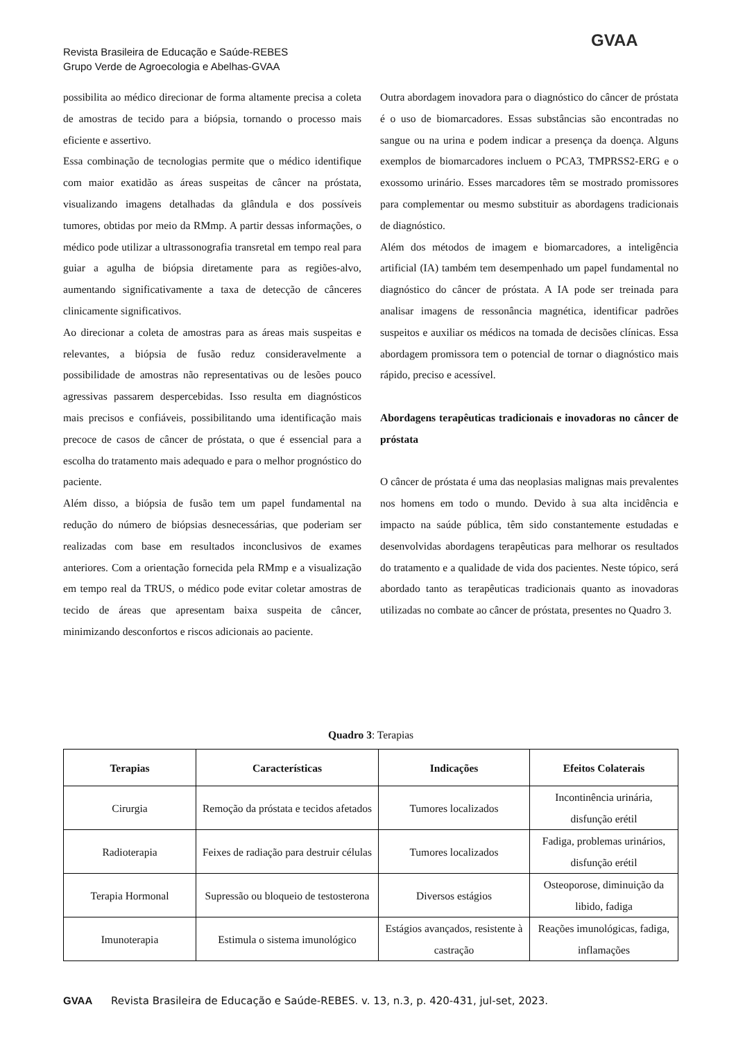Revista Brasileira de Educação e Saúde-REBES
Grupo Verde de Agroecologia e Abelhas-GVAA
GVAA
possibilita ao médico direcionar de forma altamente precisa a coleta de amostras de tecido para a biópsia, tornando o processo mais eficiente e assertivo.
Essa combinação de tecnologias permite que o médico identifique com maior exatidão as áreas suspeitas de câncer na próstata, visualizando imagens detalhadas da glândula e dos possíveis tumores, obtidas por meio da RMmp. A partir dessas informações, o médico pode utilizar a ultrassonografia transretal em tempo real para guiar a agulha de biópsia diretamente para as regiões-alvo, aumentando significativamente a taxa de detecção de cânceres clinicamente significativos.
Ao direcionar a coleta de amostras para as áreas mais suspeitas e relevantes, a biópsia de fusão reduz consideravelmente a possibilidade de amostras não representativas ou de lesões pouco agressivas passarem despercebidas. Isso resulta em diagnósticos mais precisos e confiáveis, possibilitando uma identificação mais precoce de casos de câncer de próstata, o que é essencial para a escolha do tratamento mais adequado e para o melhor prognóstico do paciente.
Além disso, a biópsia de fusão tem um papel fundamental na redução do número de biópsias desnecessárias, que poderiam ser realizadas com base em resultados inconclusivos de exames anteriores. Com a orientação fornecida pela RMmp e a visualização em tempo real da TRUS, o médico pode evitar coletar amostras de tecido de áreas que apresentam baixa suspeita de câncer, minimizando desconfortos e riscos adicionais ao paciente.
Outra abordagem inovadora para o diagnóstico do câncer de próstata é o uso de biomarcadores. Essas substâncias são encontradas no sangue ou na urina e podem indicar a presença da doença. Alguns exemplos de biomarcadores incluem o PCA3, TMPRSS2-ERG e o exossomo urinário. Esses marcadores têm se mostrado promissores para complementar ou mesmo substituir as abordagens tradicionais de diagnóstico.
Além dos métodos de imagem e biomarcadores, a inteligência artificial (IA) também tem desempenhado um papel fundamental no diagnóstico do câncer de próstata. A IA pode ser treinada para analisar imagens de ressonância magnética, identificar padrões suspeitos e auxiliar os médicos na tomada de decisões clínicas. Essa abordagem promissora tem o potencial de tornar o diagnóstico mais rápido, preciso e acessível.
Abordagens terapêuticas tradicionais e inovadoras no câncer de próstata
O câncer de próstata é uma das neoplasias malignas mais prevalentes nos homens em todo o mundo. Devido à sua alta incidência e impacto na saúde pública, têm sido constantemente estudadas e desenvolvidas abordagens terapêuticas para melhorar os resultados do tratamento e a qualidade de vida dos pacientes. Neste tópico, será abordado tanto as terapêuticas tradicionais quanto as inovadoras utilizadas no combate ao câncer de próstata, presentes no Quadro 3.
Quadro 3: Terapias
| Terapias | Características | Indicações | Efeitos Colaterais |
| --- | --- | --- | --- |
| Cirurgia | Remoção da próstata e tecidos afetados | Tumores localizados | Incontinência urinária, disfunção erétil |
| Radioterapia | Feixes de radiação para destruir células | Tumores localizados | Fadiga, problemas urinários, disfunção erétil |
| Terapia Hormonal | Supressão ou bloqueio de testosterona | Diversos estágios | Osteoporose, diminuição da libido, fadiga |
| Imunoterapia | Estimula o sistema imunológico | Estágios avançados, resistente à castração | Reações imunológicas, fadiga, inflamações |
GVAA Revista Brasileira de Educação e Saúde-REBES. v. 13, n.3, p. 420-431, jul-set, 2023.